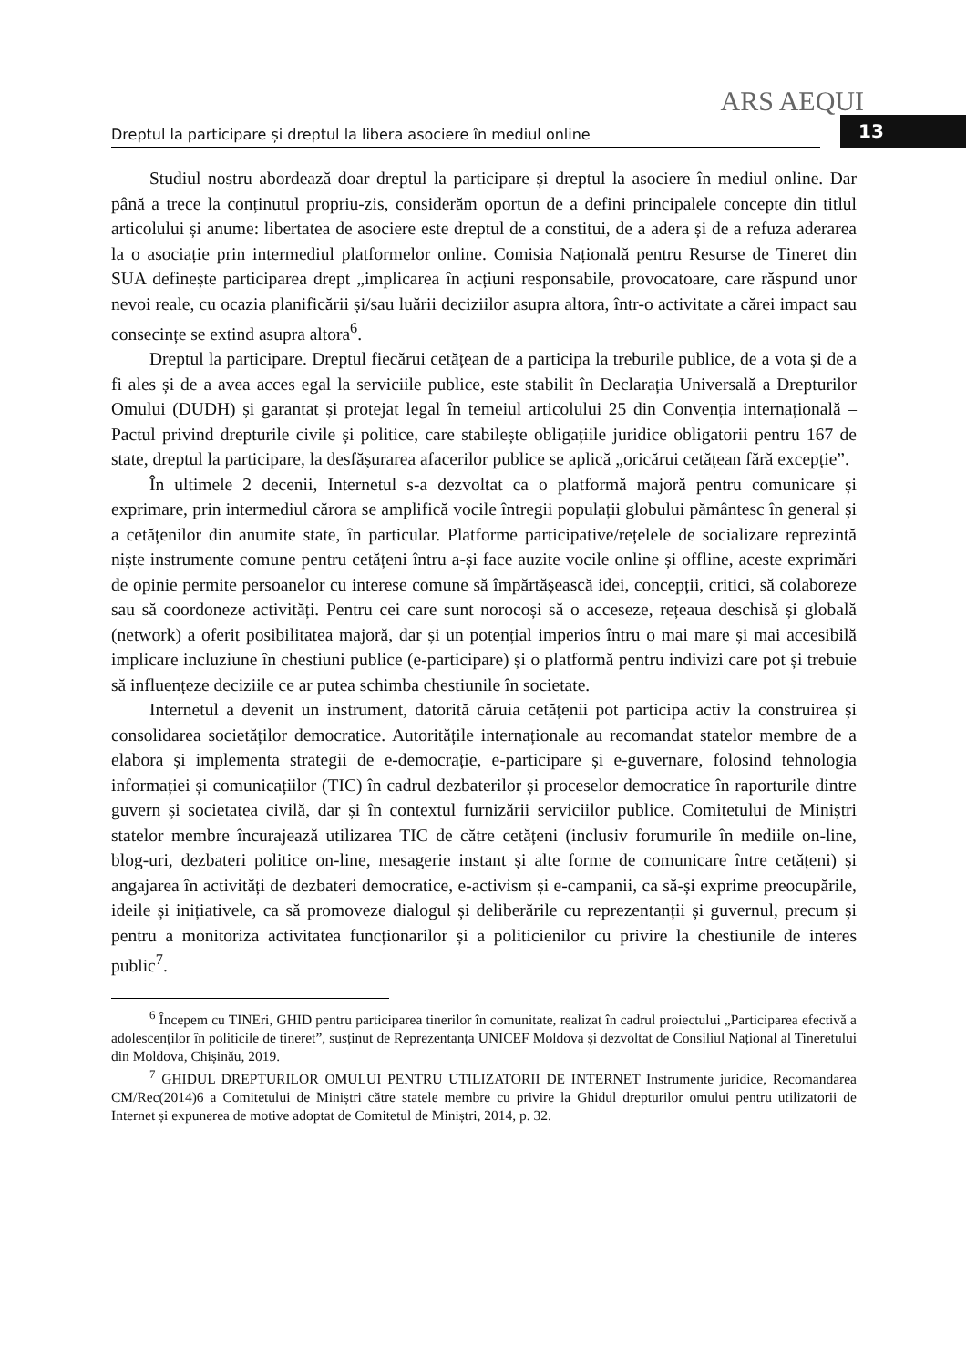ARS AEQUI
Dreptul la participare și dreptul la libera asociere în mediul online
13
Studiul nostru abordează doar dreptul la participare și dreptul la asociere în mediul online. Dar până a trece la conținutul propriu-zis, considerăm oportun de a defini principalele concepte din titlul articolului și anume: libertatea de asociere este dreptul de a constitui, de a adera și de a refuza aderarea la o asociație prin intermediul platformelor online. Comisia Națională pentru Resurse de Tineret din SUA definește participarea drept „implicarea în acțiuni responsabile, provocatoare, care răspund unor nevoi reale, cu ocazia planificării și/sau luării deciziilor asupra altora, într-o activitate a cărei impact sau consecințe se extind asupra altora<sup>6</sup>.
Dreptul la participare. Dreptul fiecărui cetățean de a participa la treburile publice, de a vota și de a fi ales și de a avea acces egal la serviciile publice, este stabilit în Declarația Universală a Drepturilor Omului (DUDH) și garantat și protejat legal în temeiul articolului 25 din Convenția internațională – Pactul privind drepturile civile și politice, care stabilește obligațiile juridice obligatorii pentru 167 de state, dreptul la participare, la desfășurarea afacerilor publice se aplică „oricărui cetățean fără excepție”.
În ultimele 2 decenii, Internetul s-a dezvoltat ca o platformă majoră pentru comunicare și exprimare, prin intermediul cărora se amplifică vocile întregii populații globului pământesc în general și a cetățenilor din anumite state, în particular. Platforme participative/rețelele de socializare reprezintă niște instrumente comune pentru cetățeni întru a-și face auzite vocile online și offline, aceste exprimări de opinie permite persoanelor cu interese comune să împărtășească idei, concepții, critici, să colaboreze sau să coordoneze activități. Pentru cei care sunt norocoși să o acceseze, rețeaua deschisă și globală (network) a oferit posibilitatea majoră, dar și un potențial imperios întru o mai mare și mai accesibilă implicare incluziune în chestiuni publice (e-participare) și o platformă pentru indivizi care pot și trebuie să influențeze deciziile ce ar putea schimba chestiunile în societate.
Internetul a devenit un instrument, datorită căruia cetățenii pot participa activ la construirea și consolidarea societăților democratice. Autoritățile internaționale au recomandat statelor membre de a elabora și implementa strategii de e-democrație, e-participare și e-guvernare, folosind tehnologia informației și comunicațiilor (TIC) în cadrul dezbaterilor și proceselor democratice în raporturile dintre guvern și societatea civilă, dar și în contextul furnizării serviciilor publice. Comitetului de Miniștri statelor membre încurajează utilizarea TIC de către cetățeni (inclusiv forumurile în mediile on-line, blog-uri, dezbateri politice on-line, mesagerie instant și alte forme de comunicare între cetățeni) și angajarea în activități de dezbateri democratice, e-activism și e-campanii, ca să-și exprime preocupările, ideile și inițiativele, ca să promoveze dialogul și deliberările cu reprezentanții și guvernul, precum și pentru a monitoriza activitatea funcționarilor și a politicienilor cu privire la chestiunile de interes public<sup>7</sup>.
<sup>6</sup> Începem cu TINEri, GHID pentru participarea tinerilor în comunitate, realizat în cadrul proiectului „Participarea efectivă a adolescenților în politicile de tineret”, susținut de Reprezentanța UNICEF Moldova și dezvoltat de Consiliul Național al Tineretului din Moldova, Chișinău, 2019.
<sup>7</sup> GHIDUL DREPTURILOR OMULUI PENTRU UTILIZATORII DE INTERNET Instrumente juridice, Recomandarea CM/Rec(2014)6 a Comitetului de Miniștri către statele membre cu privire la Ghidul drepturilor omului pentru utilizatorii de Internet și expunerea de motive adoptat de Comitetul de Miniștri, 2014, p. 32.